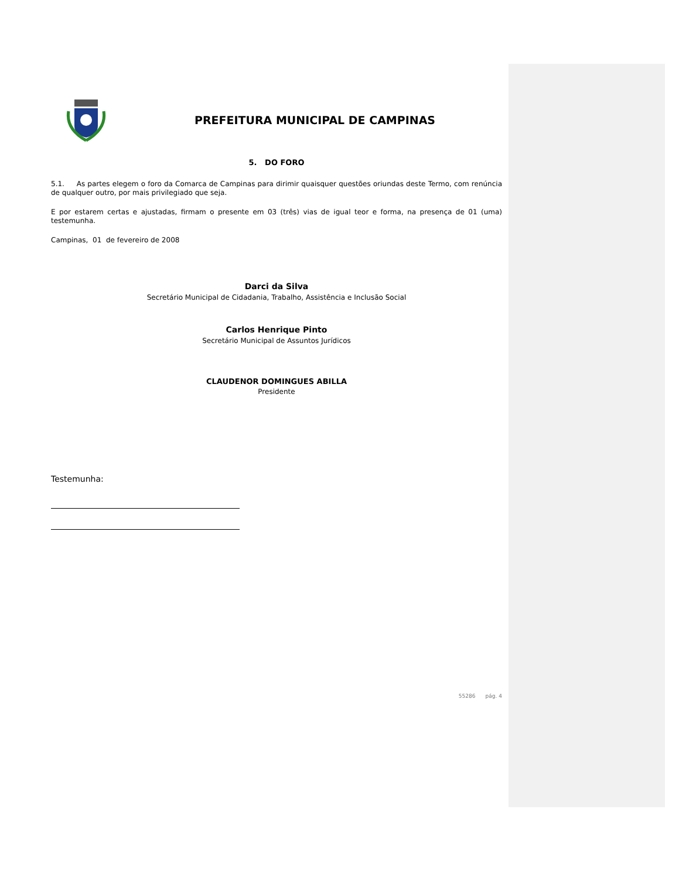PREFEITURA MUNICIPAL DE CAMPINAS
5. DO FORO
5.1. As partes elegem o foro da Comarca de Campinas para dirimir quaisquer questões oriundas deste Termo, com renúncia de qualquer outro, por mais privilegiado que seja.
E por estarem certas e ajustadas, firmam o presente em 03 (três) vias de igual teor e forma, na presença de 01 (uma) testemunha.
Campinas, 01 de fevereiro de 2008
Darci da Silva
Secretário Municipal de Cidadania, Trabalho, Assistência e Inclusão Social
Carlos Henrique Pinto
Secretário Municipal de Assuntos Jurídicos
CLAUDENOR DOMINGUES ABILLA
Presidente
Testemunha:
55286 pág. 4